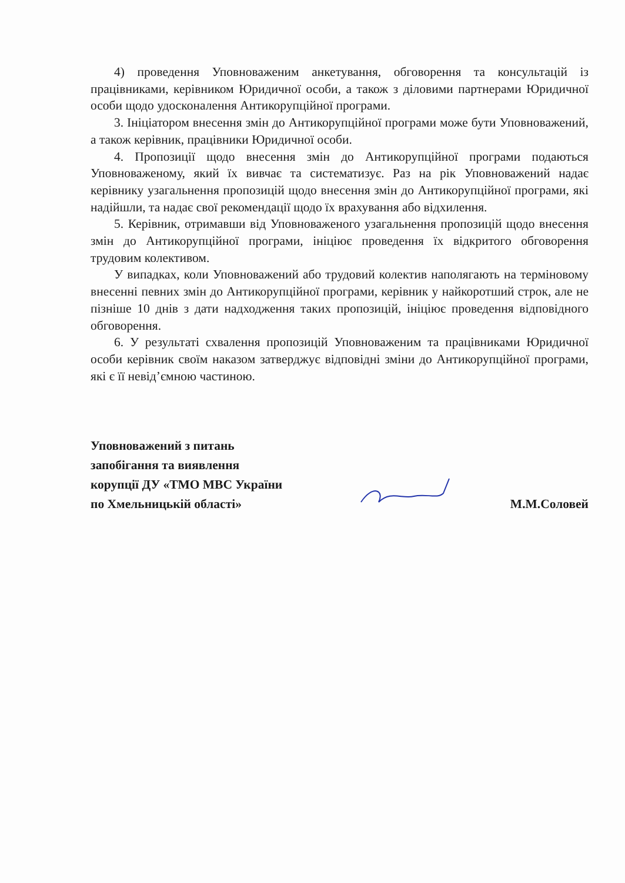4) проведення Уповноваженим анкетування, обговорення та консультацій із працівниками, керівником Юридичної особи, а також з діловими партнерами Юридичної особи щодо удосконалення Антикорупційної програми.
3. Ініціатором внесення змін до Антикорупційної програми може бути Уповноважений, а також керівник, працівники Юридичної особи.
4. Пропозиції щодо внесення змін до Антикорупційної програми подаються Уповноваженому, який їх вивчає та систематизує. Раз на рік Уповноважений надає керівнику узагальнення пропозицій щодо внесення змін до Антикорупційної програми, які надійшли, та надає свої рекомендації щодо їх врахування або відхилення.
5. Керівник, отримавши від Уповноваженого узагальнення пропозицій щодо внесення змін до Антикорупційної програми, ініціює проведення їх відкритого обговорення трудовим колективом.
У випадках, коли Уповноважений або трудовий колектив наполягають на терміновому внесенні певних змін до Антикорупційної програми, керівник у найкоротший строк, але не пізніше 10 днів з дати надходження таких пропозицій, ініціює проведення відповідного обговорення.
6. У результаті схвалення пропозицій Уповноваженим та працівниками Юридичної особи керівник своїм наказом затверджує відповідні зміни до Антикорупційної програми, які є її невід’ємною частиною.
Уповноважений з питань
запобігання та виявлення
корупції ДУ «ТМО МВС України
по Хмельницькій області»
М.М.Соловей